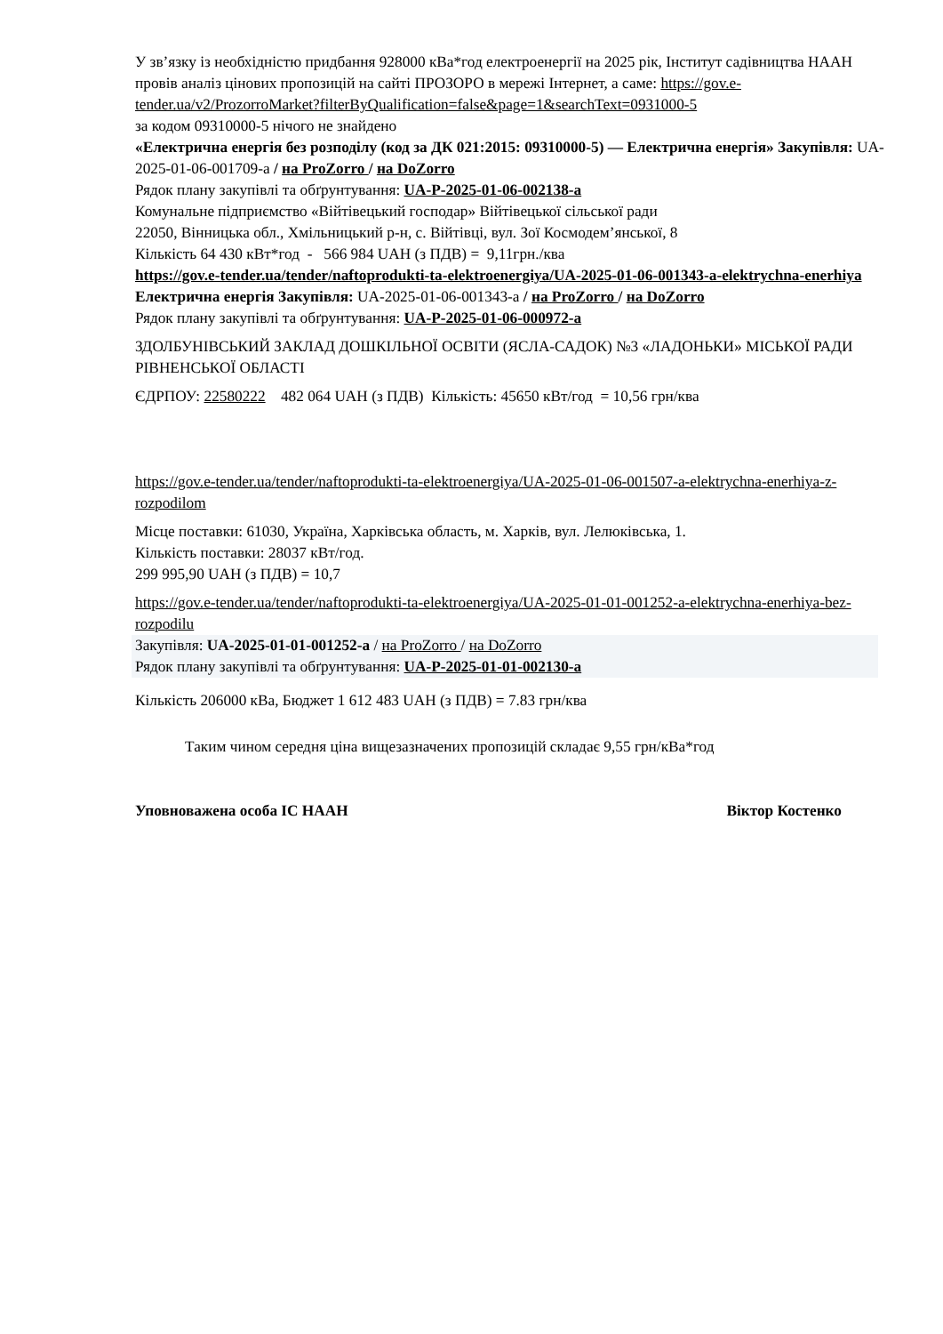У зв’язку із необхідністю придбання 928000 кВа*год електроенергії на 2025 рік, Інститут садівництва НААН провів аналіз цінових пропозицій на сайті ПРОЗОРО в мережі Інтернет, а саме: https://gov.e-tender.ua/v2/ProzorroMarket?filterByQualification=false&page=1&searchText=0931000-5
за кодом 09310000-5 нічого не знайдено
«Електрична енергія без розподілу (код за ДК 021:2015: 09310000-5) — Електрична енергія» Закупівля: UA-2025-01-06-001709-a / на ProZorro / на DoZorro
Рядок плану закупівлі та обґрунтування: UA-P-2025-01-06-002138-a
Комунальне підприємство «Війтівецький господар» Війтівецької сільської ради
22050, Вінницька обл., Хмільницький р-н, с. Війтівці, вул. Зої Космодем’янської, 8
Кількість 64 430 кВт*год - 566 984 UAH (з ПДВ) = 9,11грн./ква
https://gov.e-tender.ua/tender/naftoprodukti-ta-elektroenergiya/UA-2025-01-06-001343-a-elektrychna-enerhiya
Електрична енергія Закупівля: UA-2025-01-06-001343-a / на ProZorro / на DoZorro
Рядок плану закупівлі та обґрунтування: UA-P-2025-01-06-000972-a
ЗДОЛБУНІВСЬКИЙ ЗАКЛАД ДОШКІЛЬНОЇ ОСВІТИ (ЯСЛА-САДОК) №3 «ЛАДОНЬКИ» МІСЬКОЇ РАДИ РІВНЕНСЬКОЇ ОБЛАСТІ
ЄДРПОУ: 22580222 482 064 UAH (з ПДВ) Кількість: 45650 кВт/год = 10,56 грн/ква
https://gov.e-tender.ua/tender/naftoprodukti-ta-elektroenergiya/UA-2025-01-06-001507-a-elektrychna-enerhiya-z-rozpodilom
Місце поставки: 61030, Україна, Харківська область, м. Харків, вул. Лелюківська, 1.
Кількість поставки: 28037 кВт/год.
299 995,90 UAH (з ПДВ) = 10,7
https://gov.e-tender.ua/tender/naftoprodukti-ta-elektroenergiya/UA-2025-01-01-001252-a-elektrychna-enerhiya-bez-rozpodilu
Закупівля: UA-2025-01-01-001252-a / на ProZorro / на DoZorro
Рядок плану закупівлі та обґрунтування: UA-P-2025-01-01-002130-a
Кількість 206000 кВа, Бюджет 1 612 483 UAH (з ПДВ) = 7.83 грн/ква
Таким чином середня ціна вищезазначених пропозицій складає 9,55 грн/кВа*год
Уповноважена особа ІС НААН Віктор Костенко